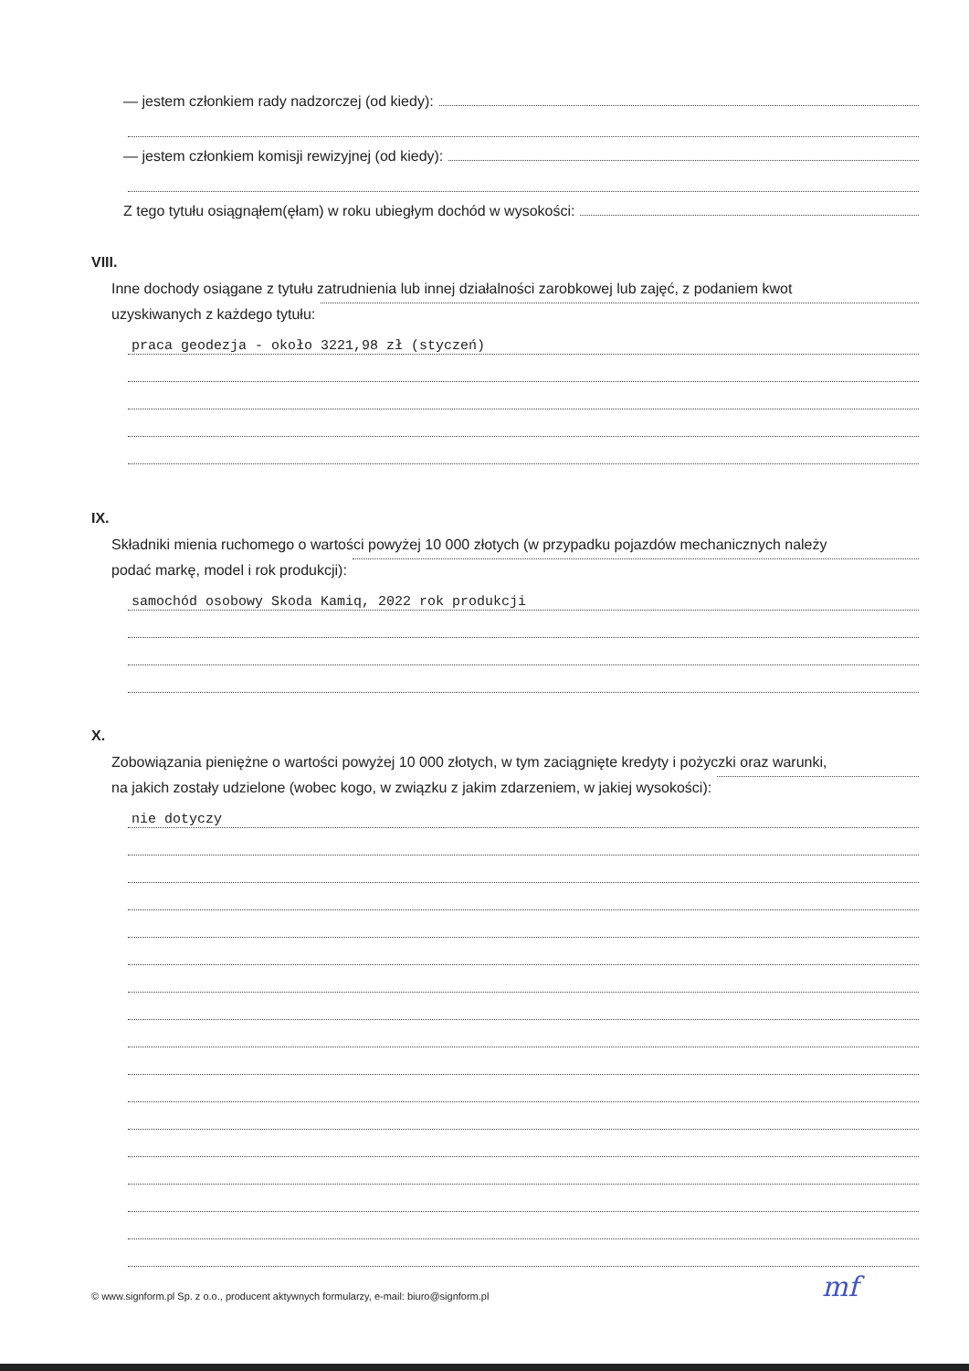— jestem członkiem rady nadzorczej (od kiedy):
— jestem członkiem komisji rewizyjnej (od kiedy):
Z tego tytułu osiągnąłem(ęłam) w roku ubiegłym dochód w wysokości:
VIII.
Inne dochody osiągane z tytułu zatrudnienia lub innej działalności zarobkowej lub zajęć, z podaniem kwot
uzyskiwanych z każdego tytułu:
praca geodezja - około 3221,98 zł (styczeń)
IX.
Składniki mienia ruchomego o wartości powyżej 10 000 złotych (w przypadku pojazdów mechanicznych należy
podać markę, model i rok produkcji):
samochód osobowy Skoda Kamiq, 2022 rok produkcji
X.
Zobowiązania pieniężne o wartości powyżej 10 000 złotych, w tym zaciągnięte kredyty i pożyczki oraz warunki,
na jakich zostały udzielone (wobec kogo, w związku z jakim zdarzeniem, w jakiej wysokości):
nie dotyczy
© www.signform.pl Sp. z o.o., producent aktywnych formularzy, e-mail: biuro@signform.pl
mf